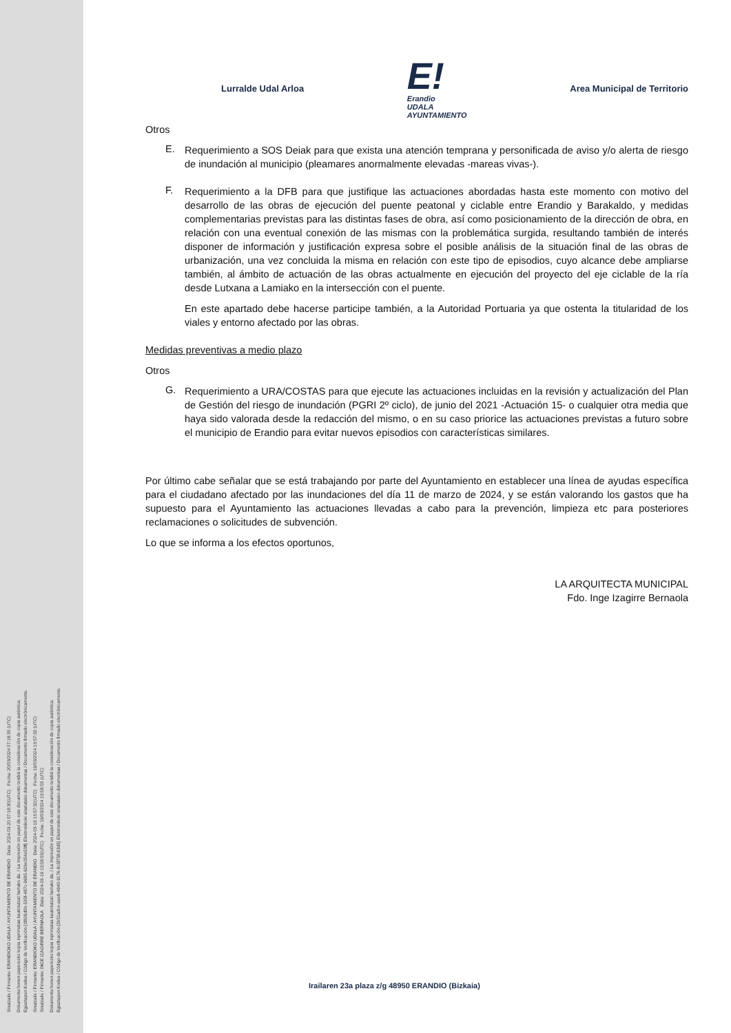Sinatzaile / Firmante: ERANDIOKO UDALA / AYUNTAMIENTO DE ERANDIO Data: 2024-03-20 07:18:30(UTC) Fecha: 20/03/2024 07:18:30 (UTC)
Dokumentu honen paperezko kopia inprimatua kautotutzat hartuko da. / La impresión en papel de este documento tendrá la consideración de copia auténtica.
Egiaztapen Kodea / Código de Verificación {1f826d0b-535f-487c-9685-62be054e50ff} Elektronikoki sinatutako dokumentua / Documento firmado electrónicamente.
Sinatzaile / Firmante: ERANDIOKO UDALA / AYUNTAMIENTO DE ERANDIO Data: 2024-03-19 13:57:32(UTC) Fecha: 19/03/2024 13:57:32 (UTC)
Sinatzaile / Firmante: INGE IZAGIRRE BERNAOLA Data: 2024-03-19 13:58:03(UTC) Fecha: 19/03/2024 13:58:03 (UTC)
Dokumentu honen paperezko kopia inprimatua kautotutzat hartuko da. / La impresión en papel de este documento tendrá la consideración de copia auténtica.
Egiaztapen Kodea / Código de Verificación {2b51adce-aae6-4940-9176-8c5f75fc63d5} Elektronikoki sinatutako dokumentua / Documento firmado electrónicamente.
Lurralde Udal Arloa
E!
Erandio
UDALA
AYUNTAMIENTO
Area Municipal de Territorio
Otros
E.
Requerimiento a SOS Deiak para que exista una atención temprana y personificada de aviso y/o alerta de riesgo de inundación al municipio (pleamares anormalmente elevadas -mareas vivas-).
F.
Requerimiento a la DFB para que justifique las actuaciones abordadas hasta este momento con motivo del desarrollo de las obras de ejecución del puente peatonal y ciclable entre Erandio y Barakaldo, y medidas complementarias previstas para las distintas fases de obra, así como posicionamiento de la dirección de obra, en relación con una eventual conexión de las mismas con la problemática surgida, resultando también de interés disponer de información y justificación expresa sobre el posible análisis de la situación final de las obras de urbanización, una vez concluida la misma en relación con este tipo de episodios, cuyo alcance debe ampliarse también, al ámbito de actuación de las obras actualmente en ejecución del proyecto del eje ciclable de la ría desde Lutxana a Lamiako en la intersección con el puente.
En este apartado debe hacerse participe también, a la Autoridad Portuaria ya que ostenta la titularidad de los viales y entorno afectado por las obras.
Medidas preventivas a medio plazo
Otros
G.
Requerimiento a URA/COSTAS para que ejecute las actuaciones incluidas en la revisión y actualización del Plan de Gestión del riesgo de inundación (PGRI 2º ciclo), de junio del 2021 -Actuación 15- o cualquier otra media que haya sido valorada desde la redacción del mismo, o en su caso priorice las actuaciones previstas a futuro sobre el municipio de Erandio para evitar nuevos episodios con características similares.
Por último cabe señalar que se está trabajando por parte del Ayuntamiento en establecer una línea de ayudas específica para el ciudadano afectado por las inundaciones del día 11 de marzo de 2024, y se están valorando los gastos que ha supuesto para el Ayuntamiento las actuaciones llevadas a cabo para la prevención, limpieza etc para posteriores reclamaciones o solicitudes de subvención.
Lo que se informa a los efectos oportunos,
LA ARQUITECTA MUNICIPAL
Fdo. Inge Izagirre Bernaola
Irailaren 23a plaza z/g 48950 ERANDIO (Bizkaia)